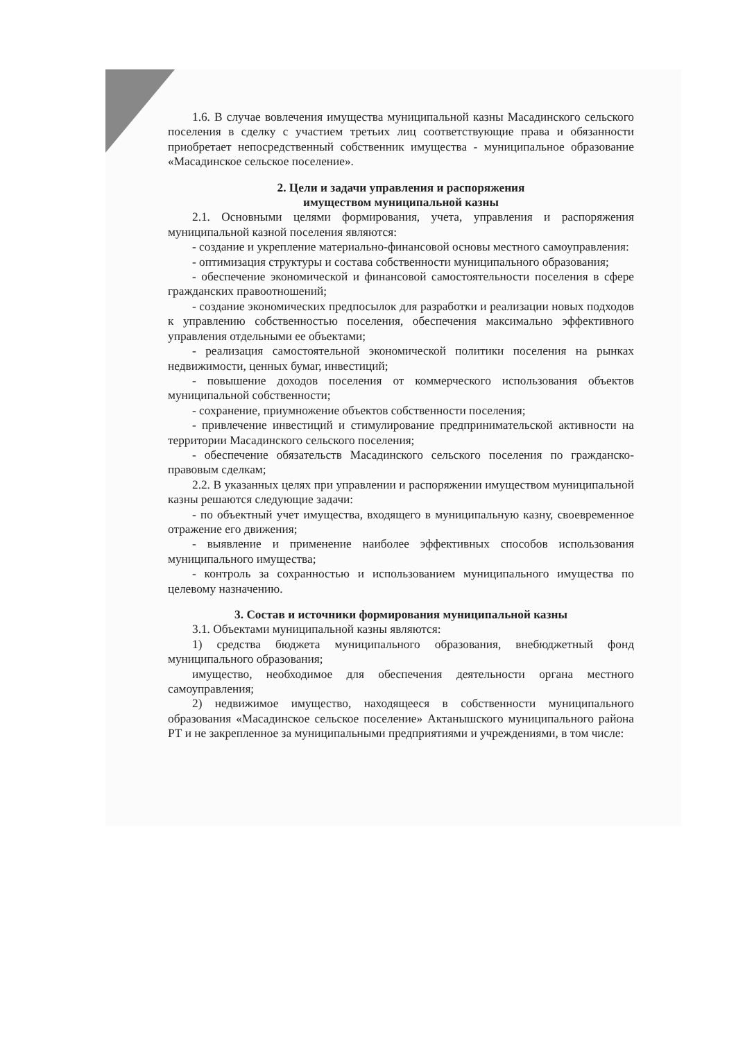1.6. В случае вовлечения имущества муниципальной казны Масадинского сельского поселения в сделку с участием третьих лиц соответствующие права и обязанности приобретает непосредственный собственник имущества - муниципальное образование «Масадинское сельское поселение».
2. Цели и задачи управления и распоряжения
имуществом муниципальной казны
2.1. Основными целями формирования, учета, управления и распоряжения муниципальной казной поселения являются:
- создание и укрепление материально-финансовой основы местного самоуправления:
- оптимизация структуры и состава собственности муниципального образования;
- обеспечение экономической и финансовой самостоятельности поселения в сфере гражданских правоотношений;
- создание экономических предпосылок для разработки и реализации новых подходов к управлению собственностью поселения, обеспечения максимально эффективного управления отдельными ее объектами;
- реализация самостоятельной экономической политики поселения на рынках недвижимости, ценных бумаг, инвестиций;
- повышение доходов поселения от коммерческого использования объектов муниципальной собственности;
- сохранение, приумножение объектов собственности поселения;
- привлечение инвестиций и стимулирование предпринимательской активности на территории Масадинского сельского поселения;
- обеспечение обязательств Масадинского сельского поселения по гражданско- правовым сделкам;
2.2. В указанных целях при управлении и распоряжении имуществом муниципальной казны решаются следующие задачи:
- по объектный учет имущества, входящего в муниципальную казну, своевременное отражение его движения;
- выявление и применение наиболее эффективных способов использования муниципального имущества;
- контроль за сохранностью и использованием муниципального имущества по целевому назначению.
3. Состав и источники формирования муниципальной казны
3.1. Объектами муниципальной казны являются:
1) средства бюджета муниципального образования, внебюджетный фонд муниципального образования;
имущество, необходимое для обеспечения деятельности органа местного самоуправления;
2) недвижимое имущество, находящееся в собственности муниципального образования «Масадинское сельское поселение» Актанышского муниципального района РТ и не закрепленное за муниципальными предприятиями и учреждениями, в том числе: